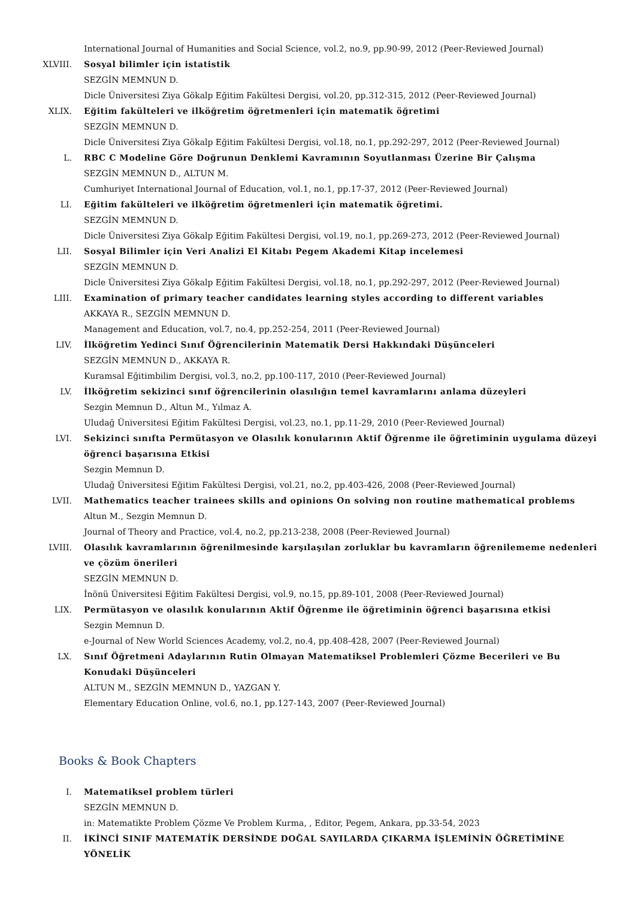International Journal of Humanities and Social Science, vol.2, no.9, pp.90-99, 2012 (Peer-Reviewed Journal)
XLVIII. Sosyal bilimler için istatistik
SEZGİN MEMNUN D.
Dicle Üniversitesi Ziya Gökalp Eğitim Fakültesi Dergisi, vol.20, pp.312-315, 2012 (Peer-Reviewed Journal)
XLIX. Eğitim fakülteleri ve ilköğretim öğretmenleri için matematik öğretimi
SEZGİN MEMNUN D.
Dicle Üniversitesi Ziya Gökalp Eğitim Fakültesi Dergisi, vol.18, no.1, pp.292-297, 2012 (Peer-Reviewed Journal)
L. RBC C Modeline Göre Doğrunun Denklemi Kavramının Soyutlanması Üzerine Bir Çalışma
SEZGİN MEMNUN D., ALTUN M.
Cumhuriyet International Journal of Education, vol.1, no.1, pp.17-37, 2012 (Peer-Reviewed Journal)
LI. Eğitim fakülteleri ve ilköğretim öğretmenleri için matematik öğretimi.
SEZGİN MEMNUN D.
Dicle Üniversitesi Ziya Gökalp Eğitim Fakültesi Dergisi, vol.19, no.1, pp.269-273, 2012 (Peer-Reviewed Journal)
LII. Sosyal Bilimler için Veri Analizi El Kitabı Pegem Akademi Kitap incelemesi
SEZGİN MEMNUN D.
Dicle Üniversitesi Ziya Gökalp Eğitim Fakültesi Dergisi, vol.18, no.1, pp.292-297, 2012 (Peer-Reviewed Journal)
LIII. Examination of primary teacher candidates learning styles according to different variables
AKKAYA R., SEZGİN MEMNUN D.
Management and Education, vol.7, no.4, pp.252-254, 2011 (Peer-Reviewed Journal)
LIV. İlköğretim Yedinci Sınıf Öğrencilerinin Matematik Dersi Hakkındaki Düşünceleri
SEZGİN MEMNUN D., AKKAYA R.
Kuramsal Eğitimbilim Dergisi, vol.3, no.2, pp.100-117, 2010 (Peer-Reviewed Journal)
LV. İlköğretim sekizinci sınıf öğrencilerinin olasılığın temel kavramlarını anlama düzeyleri
Sezgin Memnun D., Altun M., Yılmaz A.
Uludağ Üniversitesi Eğitim Fakültesi Dergisi, vol.23, no.1, pp.11-29, 2010 (Peer-Reviewed Journal)
LVI. Sekizinci sınıfta Permütasyon ve Olasılık konularının Aktif Öğrenme ile öğretiminin uygulama düzeyi öğrenci başarısına Etkisi
Sezgin Memnun D.
Uludağ Üniversitesi Eğitim Fakültesi Dergisi, vol.21, no.2, pp.403-426, 2008 (Peer-Reviewed Journal)
LVII. Mathematics teacher trainees skills and opinions On solving non routine mathematical problems
Altun M., Sezgin Memnun D.
Journal of Theory and Practice, vol.4, no.2, pp.213-238, 2008 (Peer-Reviewed Journal)
LVIII. Olasılık kavramlarının öğrenilmesinde karşılaşılan zorluklar bu kavramların öğrenilememe nedenleri ve çözüm önerileri
SEZGİN MEMNUN D.
İnönü Üniversitesi Eğitim Fakültesi Dergisi, vol.9, no.15, pp.89-101, 2008 (Peer-Reviewed Journal)
LIX. Permütasyon ve olasılık konularının Aktif Öğrenme ile öğretiminin öğrenci başarısına etkisi
Sezgin Memnun D.
e-Journal of New World Sciences Academy, vol.2, no.4, pp.408-428, 2007 (Peer-Reviewed Journal)
LX. Sınıf Öğretmeni Adaylarının Rutin Olmayan Matematiksel Problemleri Çözme Becerileri ve Bu Konudaki Düşünceleri
ALTUN M., SEZGİN MEMNUN D., YAZGAN Y.
Elementary Education Online, vol.6, no.1, pp.127-143, 2007 (Peer-Reviewed Journal)
Books & Book Chapters
I. Matematiksel problem türleri
SEZGİN MEMNUN D.
in: Matematikte Problem Çözme Ve Problem Kurma, , Editor, Pegem, Ankara, pp.33-54, 2023
II. İKİNCİ SINIF MATEMATİK DERSİNDE DOĞAL SAYILARDA ÇIKARMA İŞLEMİNİN ÖĞRETİMİNE YÖNELİK